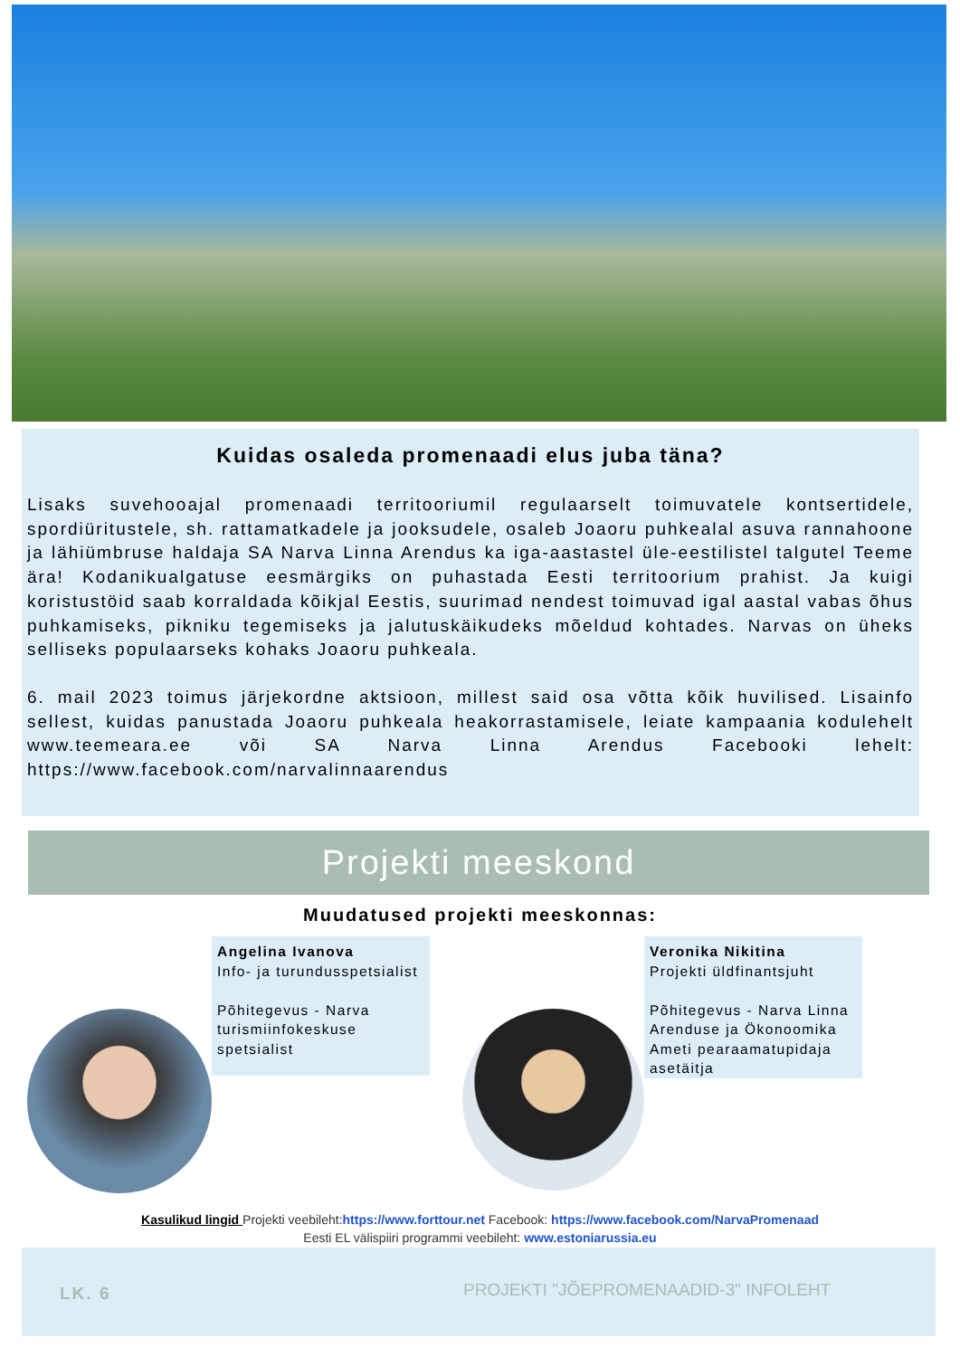Kuidas osaleda promenaadi elus juba täna?
Lisaks suvehooajal promenaadi territooriumil regulaarselt toimuvatele kontsertidele, spordiüritustele, sh. rattamatkadele ja jooksudele, osaleb Joaoru puhkealal asuva rannahoone ja lähiümbruse haldaja SA Narva Linna Arendus ka iga-aastastel üle-eestilistel talgutel Teeme ära! Kodanikualgatuse eesmärgiks on puhastada Eesti territoorium prahist. Ja kuigi koristustöid saab korraldada kõikjal Eestis, suurimad nendest toimuvad igal aastal vabas õhus puhkamiseks, pikniku tegemiseks ja jalutuskäikudeks mõeldud kohtades. Narvas on üheks selliseks populaarseks kohaks Joaoru puhkeala.
6. mail 2023 toimus järjekordne aktsioon, millest said osa võtta kõik huvilised. Lisainfo sellest, kuidas panustada Joaoru puhkeala heakorrastamisele, leiate kampaania kodulehelt www.teemeara.ee või SA Narva Linna Arendus Facebooki lehelt: https://www.facebook.com/narvalinnaarendus
Projekti meeskond
Muudatused projekti meeskonnas:
Angelina Ivanova
Info- ja turundusspetsialist
Põhitegevus - Narva turismiinfokeskuse spetsialist
Veronika Nikitina
Projekti üldfinantsjuht
Põhitegevus - Narva Linna Arenduse ja Ökonoomika Ameti pearaamatupidaja asetäitja
Kasulikud lingid Projekti veebileht:https://www.forttour.net Facebook: https://www.facebook.com/NarvaPromenaad
Eesti EL välispiiri programmi veebileht: www.estoniarussia.eu
LK. 6 PROJEKTI "JÕEPROMENAADID-3" INFOLEHT